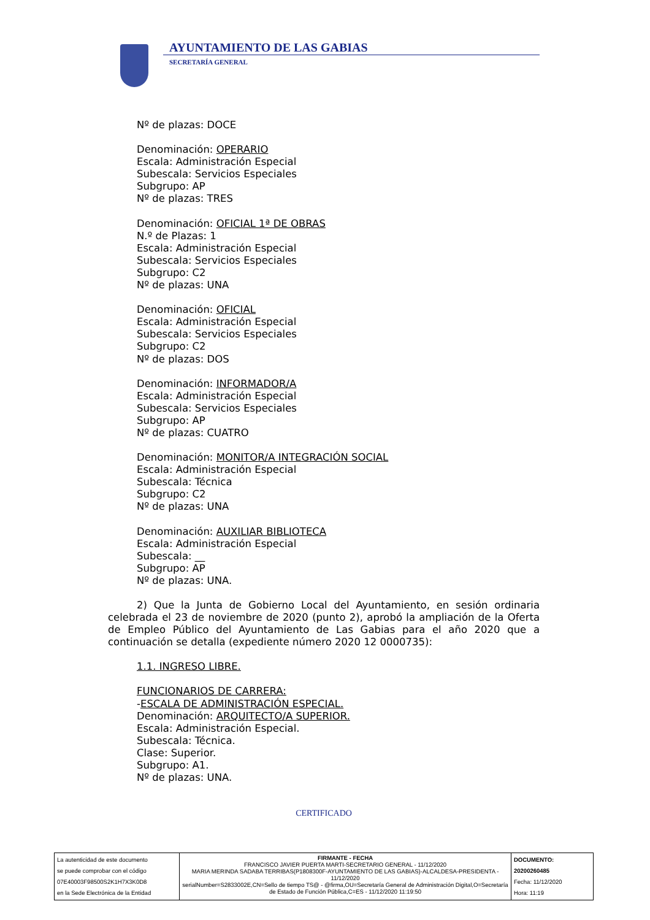AYUNTAMIENTO DE LAS GABIAS
SECRETARÍA GENERAL
Nº de plazas: DOCE
Denominación: OPERARIO
Escala: Administración Especial
Subescala: Servicios Especiales
Subgrupo: AP
Nº de plazas: TRES
Denominación: OFICIAL 1ª DE OBRAS
N.º de Plazas: 1
Escala: Administración Especial
Subescala: Servicios Especiales
Subgrupo: C2
Nº de plazas: UNA
Denominación: OFICIAL
Escala: Administración Especial
Subescala: Servicios Especiales
Subgrupo: C2
Nº de plazas: DOS
Denominación: INFORMADOR/A
Escala: Administración Especial
Subescala: Servicios Especiales
Subgrupo: AP
Nº de plazas: CUATRO
Denominación: MONITOR/A INTEGRACIÓN SOCIAL
Escala: Administración Especial
Subescala: Técnica
Subgrupo: C2
Nº de plazas: UNA
Denominación: AUXILIAR BIBLIOTECA
Escala: Administración Especial
Subescala: __
Subgrupo: AP
Nº de plazas: UNA.
2) Que la Junta de Gobierno Local del Ayuntamiento, en sesión ordinaria celebrada el 23 de noviembre de 2020 (punto 2), aprobó la ampliación de la Oferta de Empleo Público del Ayuntamiento de Las Gabias para el año 2020 que a continuación se detalla (expediente número 2020 12 0000735):
1.1. INGRESO LIBRE.
FUNCIONARIOS DE CARRERA:
-ESCALA DE ADMINISTRACIÓN ESPECIAL.
Denominación: ARQUITECTO/A SUPERIOR.
Escala: Administración Especial.
Subescala: Técnica.
Clase: Superior.
Subgrupo: A1.
Nº de plazas: UNA.
CERTIFICADO
| La autenticidad de este documento se puede comprobar con el código 07E40003F98500S2K1H7X3K0D8 en la Sede Electrónica de la Entidad | FIRMANTE - FECHA FRANCISCO JAVIER PUERTA MARTI-SECRETARIO GENERAL - 11/12/2020 MARIA MERINDA SADABA TERRIBAS(P1808300F-AYUNTAMIENTO DE LAS GABIAS)-ALCALDESA-PRESIDENTA - 11/12/2020 serialNumber=S2833002E,CN=Sello de tiempo TS@ - @firma,OU=Secretaría General de Administración Digital,O=Secretaría de Estado de Función Pública,C=ES - 11/12/2020 11:19:50 | DOCUMENTO: 20200260485 Fecha: 11/12/2020 Hora: 11:19 |